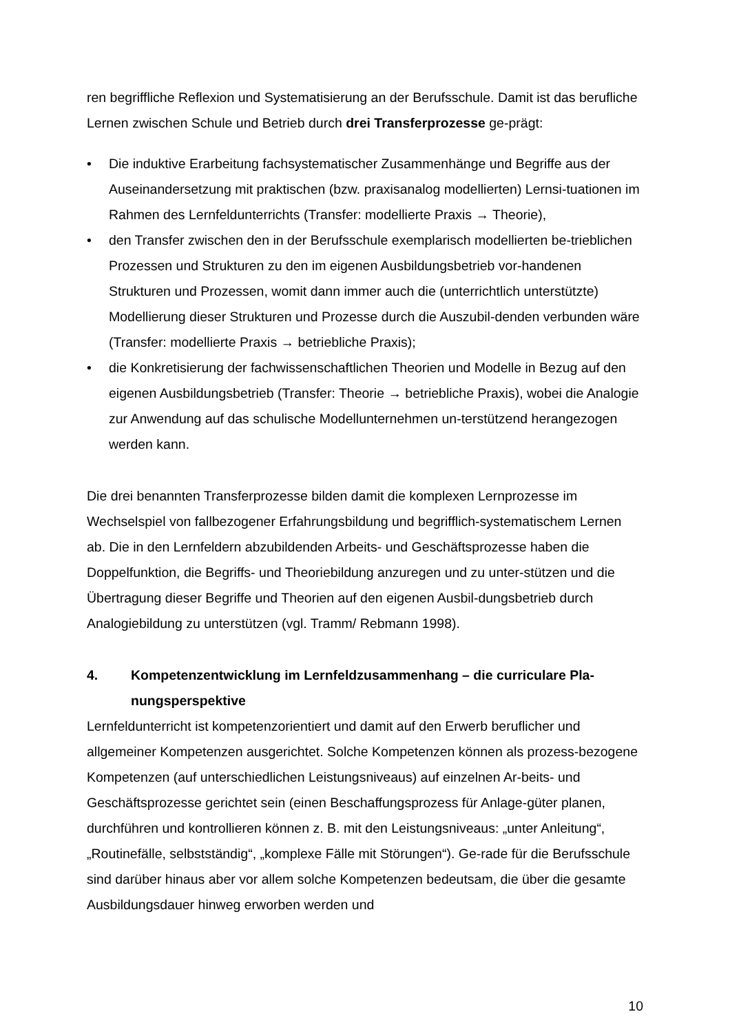ren begriffliche Reflexion und Systematisierung an der Berufsschule. Damit ist das berufliche Lernen zwischen Schule und Betrieb durch drei Transferprozesse ge-prägt:
• Die induktive Erarbeitung fachsystematischer Zusammenhänge und Begriffe aus der Auseinandersetzung mit praktischen (bzw. praxisanalog modellierten) Lernsi-tuationen im Rahmen des Lernfeldunterrichts (Transfer: modellierte Praxis → Theorie),
• den Transfer zwischen den in der Berufsschule exemplarisch modellierten be-trieblichen Prozessen und Strukturen zu den im eigenen Ausbildungsbetrieb vor-handenen Strukturen und Prozessen, womit dann immer auch die (unterrichtlich unterstützte) Modellierung dieser Strukturen und Prozesse durch die Auszubil-denden verbunden wäre (Transfer: modellierte Praxis → betriebliche Praxis);
• die Konkretisierung der fachwissenschaftlichen Theorien und Modelle in Bezug auf den eigenen Ausbildungsbetrieb (Transfer: Theorie → betriebliche Praxis), wobei die Analogie zur Anwendung auf das schulische Modellunternehmen un-terstützend herangezogen werden kann.
Die drei benannten Transferprozesse bilden damit die komplexen Lernprozesse im Wechselspiel von fallbezogener Erfahrungsbildung und begrifflich-systematischem Lernen ab. Die in den Lernfeldern abzubildenden Arbeits- und Geschäftsprozesse haben die Doppelfunktion, die Begriffs- und Theoriebildung anzuregen und zu unter-stützen und die Übertragung dieser Begriffe und Theorien auf den eigenen Ausbil-dungsbetrieb durch Analogiebildung zu unterstützen (vgl. Tramm/ Rebmann 1998).
4. Kompetenzentwicklung im Lernfeldzusammenhang – die curriculare Pla-nungsperspektive
Lernfeldunterricht ist kompetenzorientiert und damit auf den Erwerb beruflicher und allgemeiner Kompetenzen ausgerichtet. Solche Kompetenzen können als prozess-bezogene Kompetenzen (auf unterschiedlichen Leistungsniveaus) auf einzelnen Ar-beits- und Geschäftsprozesse gerichtet sein (einen Beschaffungsprozess für Anlage-güter planen, durchführen und kontrollieren können z. B. mit den Leistungsniveaus: „unter Anleitung“, „Routinefälle, selbstständig“, „komplexe Fälle mit Störungen“). Ge-rade für die Berufsschule sind darüber hinaus aber vor allem solche Kompetenzen bedeutsam, die über die gesamte Ausbildungsdauer hinweg erworben werden und
10